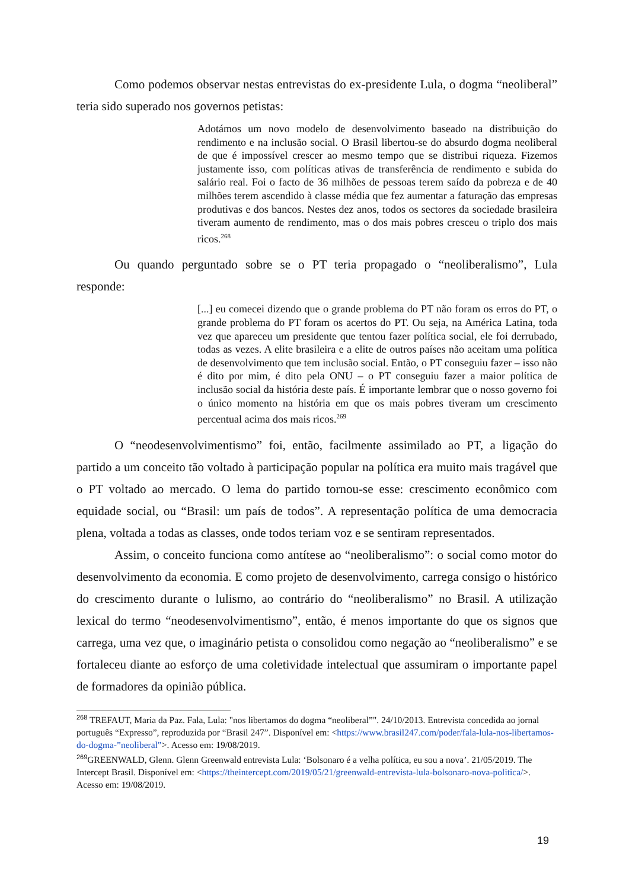Como podemos observar nestas entrevistas do ex-presidente Lula, o dogma “neoliberal” teria sido superado nos governos petistas:
Adotámos um novo modelo de desenvolvimento baseado na distribuição do rendimento e na inclusão social. O Brasil libertou-se do absurdo dogma neoliberal de que é impossível crescer ao mesmo tempo que se distribui riqueza. Fizemos justamente isso, com políticas ativas de transferência de rendimento e subida do salário real. Foi o facto de 36 milhões de pessoas terem saído da pobreza e de 40 milhões terem ascendido à classe média que fez aumentar a faturação das empresas produtivas e dos bancos. Nestes dez anos, todos os sectores da sociedade brasileira tiveram aumento de rendimento, mas o dos mais pobres cresceu o triplo dos mais ricos.<sup>268</sup>
Ou quando perguntado sobre se o PT teria propagado o “neoliberalismo”, Lula responde:
[...] eu comecei dizendo que o grande problema do PT não foram os erros do PT, o grande problema do PT foram os acertos do PT. Ou seja, na América Latina, toda vez que apareceu um presidente que tentou fazer política social, ele foi derrubado, todas as vezes. A elite brasileira e a elite de outros países não aceitam uma política de desenvolvimento que tem inclusão social. Então, o PT conseguiu fazer – isso não é dito por mim, é dito pela ONU – o PT conseguiu fazer a maior política de inclusão social da história deste país. É importante lembrar que o nosso governo foi o único momento na história em que os mais pobres tiveram um crescimento percentual acima dos mais ricos.<sup>269</sup>
O “neodesenvolvimentismo” foi, então, facilmente assimilado ao PT, a ligação do partido a um conceito tão voltado à participação popular na política era muito mais tragável que o PT voltado ao mercado. O lema do partido tornou-se esse: crescimento econômico com equidade social, ou “Brasil: um país de todos”. A representação política de uma democracia plena, voltada a todas as classes, onde todos teriam voz e se sentiram representados.
Assim, o conceito funciona como antítese ao “neoliberalismo”: o social como motor do desenvolvimento da economia. E como projeto de desenvolvimento, carrega consigo o histórico do crescimento durante o lulismo, ao contrário do “neoliberalismo” no Brasil. A utilização lexical do termo “neodesenvolvimentismo”, então, é menos importante do que os signos que carrega, uma vez que, o imaginário petista o consolidou como negação ao “neoliberalismo” e se fortaleceu diante ao esforço de uma coletividade intelectual que assumiram o importante papel de formadores da opinião pública.
<sup>268</sup> TREFAUT, Maria da Paz. Fala, Lula: "nos libertamos do dogma “neoliberal”". 24/10/2013. Entrevista concedida ao jornal português “Expresso”, reproduzida por “Brasil 247”. Disponível em: <https://www.brasil247.com/poder/fala-lula-nos-libertamos-do-dogma-”neoliberal”>. Acesso em: 19/08/2019.
<sup>269</sup> GREENWALD, Glenn. Glenn Greenwald entrevista Lula: ‘Bolsonaro é a velha política, eu sou a nova’. 21/05/2019. The Intercept Brasil. Disponível em: <https://theintercept.com/2019/05/21/greenwald-entrevista-lula-bolsonaro-nova-politica/>. Acesso em: 19/08/2019.
19